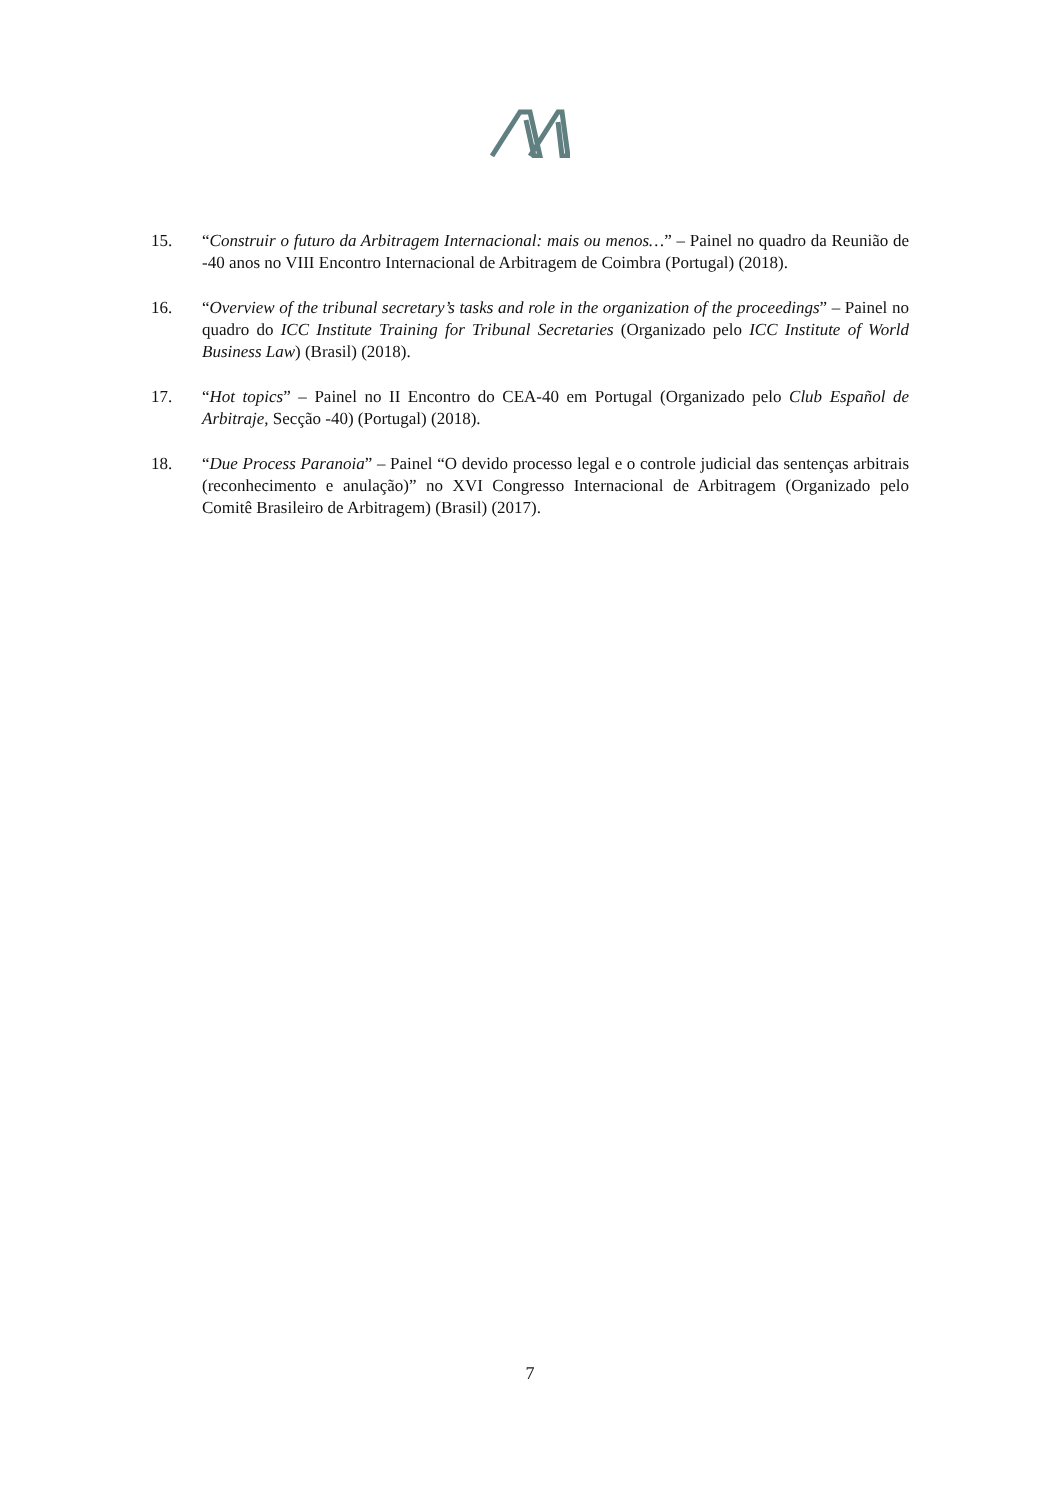15. “Construir o futuro da Arbitragem Internacional: mais ou menos…” – Painel no quadro da Reunião de -40 anos no VIII Encontro Internacional de Arbitragem de Coimbra (Portugal) (2018).
16. “Overview of the tribunal secretary’s tasks and role in the organization of the proceedings” – Painel no quadro do ICC Institute Training for Tribunal Secretaries (Organizado pelo ICC Institute of World Business Law) (Brasil) (2018).
17. “Hot topics” – Painel no II Encontro do CEA-40 em Portugal (Organizado pelo Club Español de Arbitraje, Secção -40) (Portugal) (2018).
18. “Due Process Paranoia” – Painel “O devido processo legal e o controle judicial das sentenças arbitrais (reconhecimento e anulação)” no XVI Congresso Internacional de Arbitragem (Organizado pelo Comitê Brasileiro de Arbitragem) (Brasil) (2017).
7